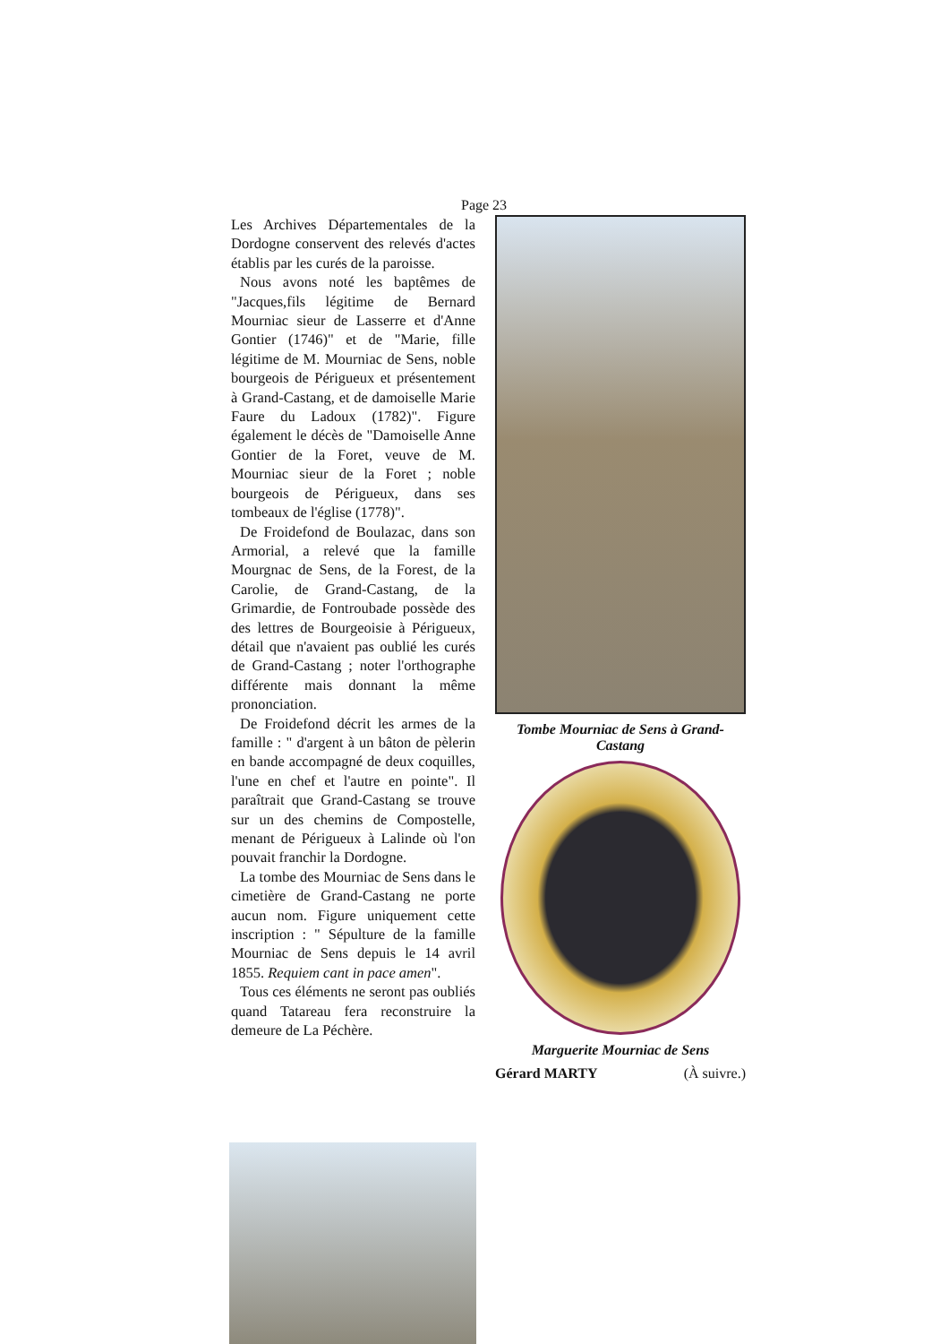Page 23
Les Archives Départementales de la Dordogne conservent des relevés d'actes établis par les curés de la paroisse.
Nous avons noté les baptêmes de "Jacques,fils légitime de Bernard Mourniac sieur de Lasserre et d'Anne Gontier (1746)" et de "Marie, fille légitime de M. Mourniac de Sens, noble bourgeois de Périgueux et présentement à Grand-Castang, et de damoiselle Marie Faure du Ladoux (1782)". Figure également le décès de "Damoiselle Anne Gontier de la Foret, veuve de M. Mourniac sieur de la Foret ; noble bourgeois de Périgueux, dans ses tombeaux de l'église (1778)".
De Froidefond de Boulazac, dans son Armorial, a relevé que la famille Mourgnac de Sens, de la Forest, de la Carolie, de Grand-Castang, de la Grimardie, de Fontroubade possède des des lettres de Bourgeoisie à Périgueux, détail que n'avaient pas oublié les curés de Grand-Castang ; noter l'orthographe différente mais donnant la même prononciation.
De Froidefond décrit les armes de la famille : " d'argent à un bâton de pèlerin en bande accompagné de deux coquilles, l'une en chef et l'autre en pointe". Il paraîtrait que Grand-Castang se trouve sur un des chemins de Compostelle, menant de Périgueux à Lalinde où l'on pouvait franchir la Dordogne.
La tombe des Mourniac de Sens dans le cimetière de Grand-Castang ne porte aucun nom. Figure uniquement cette inscription : " Sépulture de la famille Mourniac de Sens depuis le 14 avril 1855. Requiem cant in pace amen".
Tous ces éléments ne seront pas oubliés quand Tatareau fera reconstruire la demeure de La Péchère.
Tombe Mourniac de Sens à Grand-Castang
Marguerite Mourniac de Sens
Gérard MARTY (À suivre.)